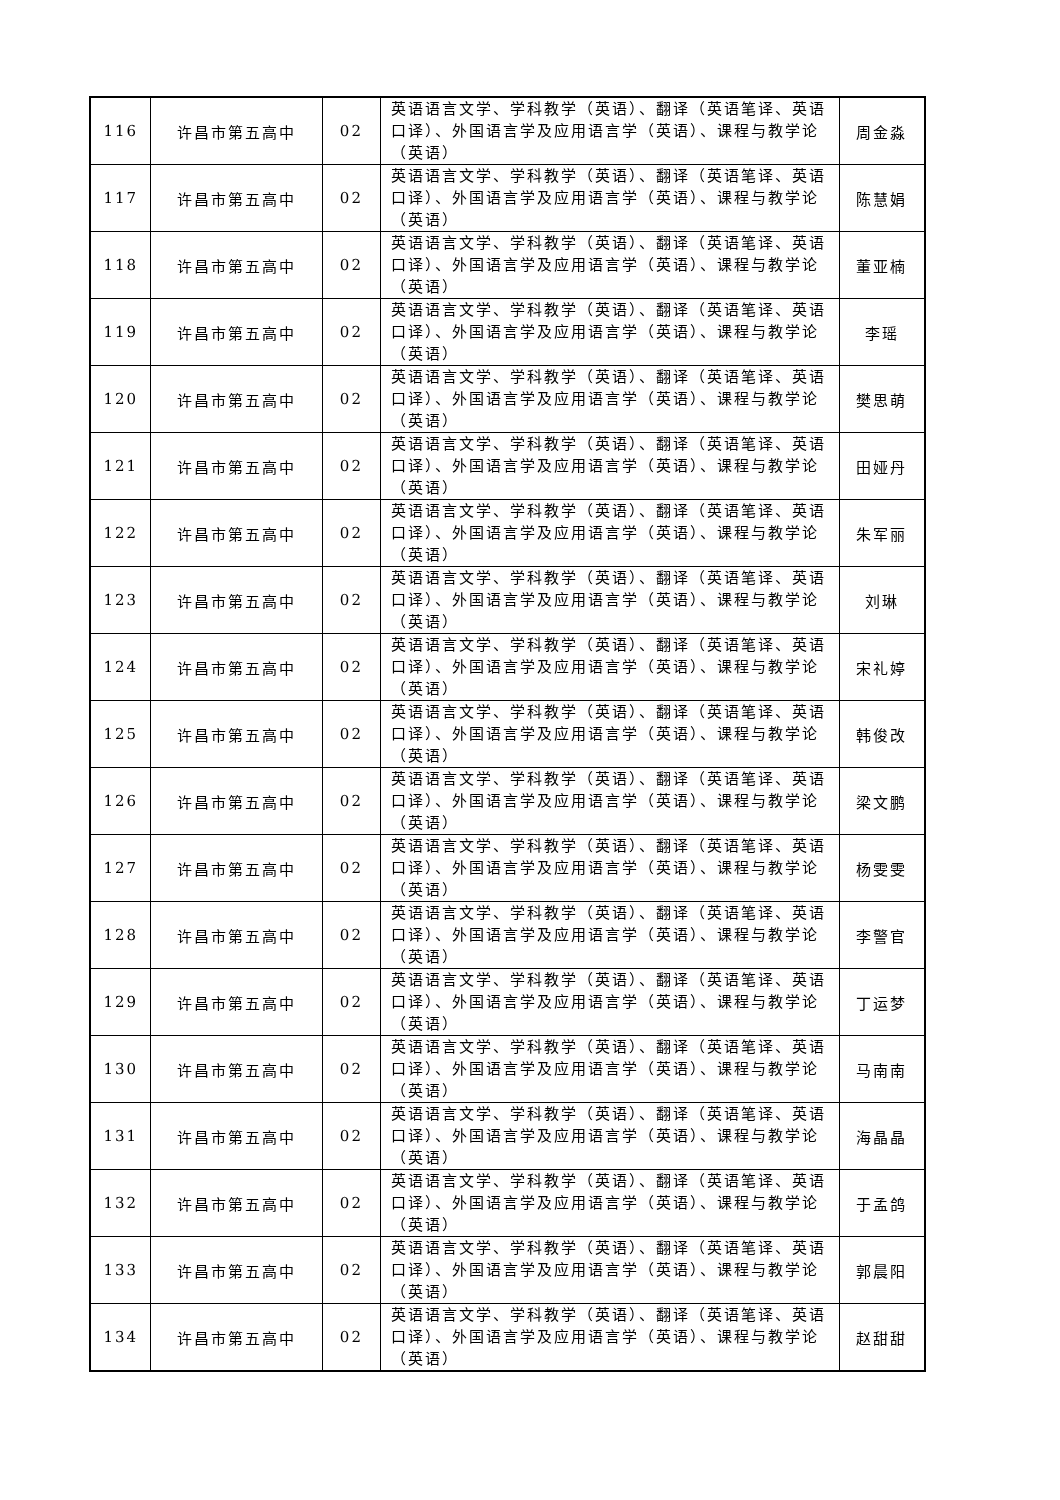| 116 | 许昌市第五高中 | 02 | 英语语言文学、学科教学（英语）、翻译（英语笔译、英语口译）、外国语言学及应用语言学（英语）、课程与教学论（英语） | 周金淼 |
| 117 | 许昌市第五高中 | 02 | 英语语言文学、学科教学（英语）、翻译（英语笔译、英语口译）、外国语言学及应用语言学（英语）、课程与教学论（英语） | 陈慧娟 |
| 118 | 许昌市第五高中 | 02 | 英语语言文学、学科教学（英语）、翻译（英语笔译、英语口译）、外国语言学及应用语言学（英语）、课程与教学论（英语） | 董亚楠 |
| 119 | 许昌市第五高中 | 02 | 英语语言文学、学科教学（英语）、翻译（英语笔译、英语口译）、外国语言学及应用语言学（英语）、课程与教学论（英语） | 李瑶 |
| 120 | 许昌市第五高中 | 02 | 英语语言文学、学科教学（英语）、翻译（英语笔译、英语口译）、外国语言学及应用语言学（英语）、课程与教学论（英语） | 樊思萌 |
| 121 | 许昌市第五高中 | 02 | 英语语言文学、学科教学（英语）、翻译（英语笔译、英语口译）、外国语言学及应用语言学（英语）、课程与教学论（英语） | 田娅丹 |
| 122 | 许昌市第五高中 | 02 | 英语语言文学、学科教学（英语）、翻译（英语笔译、英语口译）、外国语言学及应用语言学（英语）、课程与教学论（英语） | 朱军丽 |
| 123 | 许昌市第五高中 | 02 | 英语语言文学、学科教学（英语）、翻译（英语笔译、英语口译）、外国语言学及应用语言学（英语）、课程与教学论（英语） | 刘琳 |
| 124 | 许昌市第五高中 | 02 | 英语语言文学、学科教学（英语）、翻译（英语笔译、英语口译）、外国语言学及应用语言学（英语）、课程与教学论（英语） | 宋礼婷 |
| 125 | 许昌市第五高中 | 02 | 英语语言文学、学科教学（英语）、翻译（英语笔译、英语口译）、外国语言学及应用语言学（英语）、课程与教学论（英语） | 韩俊改 |
| 126 | 许昌市第五高中 | 02 | 英语语言文学、学科教学（英语）、翻译（英语笔译、英语口译）、外国语言学及应用语言学（英语）、课程与教学论（英语） | 梁文鹏 |
| 127 | 许昌市第五高中 | 02 | 英语语言文学、学科教学（英语）、翻译（英语笔译、英语口译）、外国语言学及应用语言学（英语）、课程与教学论（英语） | 杨雯雯 |
| 128 | 许昌市第五高中 | 02 | 英语语言文学、学科教学（英语）、翻译（英语笔译、英语口译）、外国语言学及应用语言学（英语）、课程与教学论（英语） | 李警官 |
| 129 | 许昌市第五高中 | 02 | 英语语言文学、学科教学（英语）、翻译（英语笔译、英语口译）、外国语言学及应用语言学（英语）、课程与教学论（英语） | 丁运梦 |
| 130 | 许昌市第五高中 | 02 | 英语语言文学、学科教学（英语）、翻译（英语笔译、英语口译）、外国语言学及应用语言学（英语）、课程与教学论（英语） | 马南南 |
| 131 | 许昌市第五高中 | 02 | 英语语言文学、学科教学（英语）、翻译（英语笔译、英语口译）、外国语言学及应用语言学（英语）、课程与教学论（英语） | 海晶晶 |
| 132 | 许昌市第五高中 | 02 | 英语语言文学、学科教学（英语）、翻译（英语笔译、英语口译）、外国语言学及应用语言学（英语）、课程与教学论（英语） | 于孟鸽 |
| 133 | 许昌市第五高中 | 02 | 英语语言文学、学科教学（英语）、翻译（英语笔译、英语口译）、外国语言学及应用语言学（英语）、课程与教学论（英语） | 郭晨阳 |
| 134 | 许昌市第五高中 | 02 | 英语语言文学、学科教学（英语）、翻译（英语笔译、英语口译）、外国语言学及应用语言学（英语）、课程与教学论（英语） | 赵甜甜 |